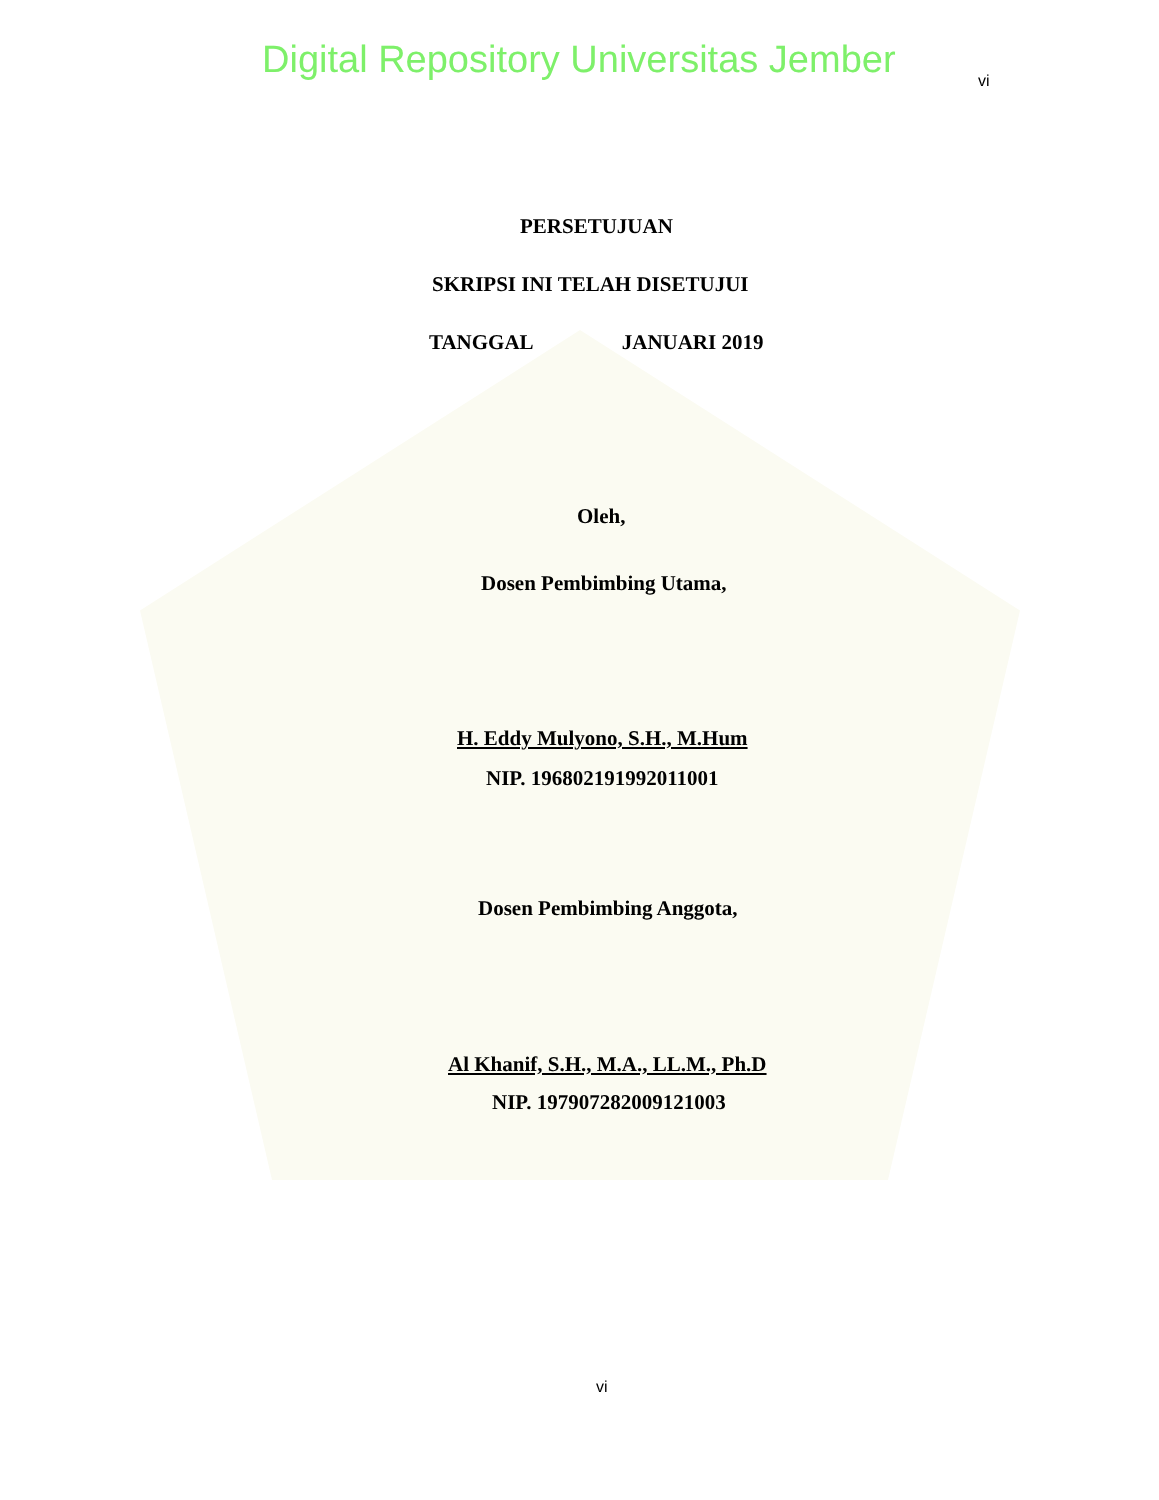Digital Repository Universitas Jember
vi
PERSETUJUAN
SKRIPSI INI TELAH DISETUJUI
TANGGAL JANUARI 2019
Oleh,
Dosen Pembimbing Utama,
H. Eddy Mulyono, S.H., M.Hum
NIP. 196802191992011001
Dosen Pembimbing Anggota,
Al Khanif, S.H., M.A., LL.M., Ph.D
NIP. 197907282009121003
vi